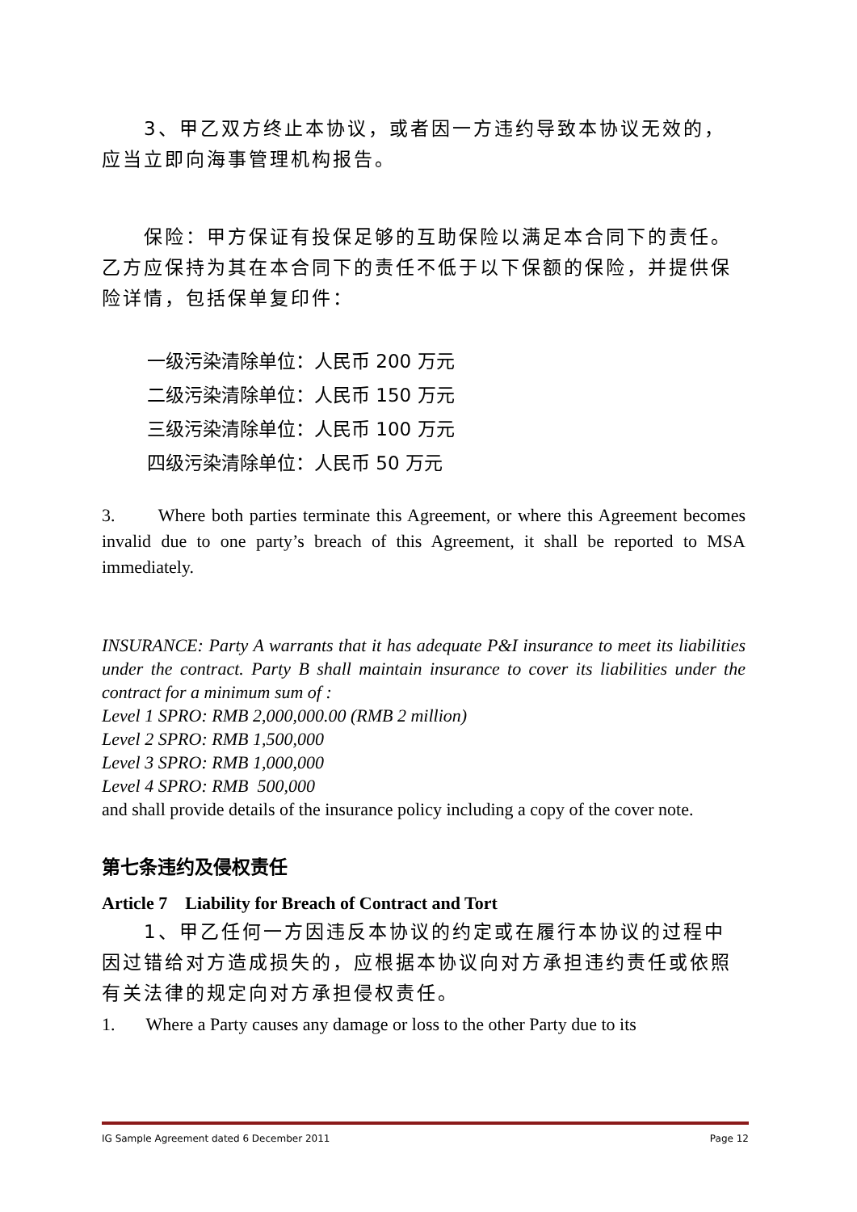3、甲乙双方终止本协议，或者因一方违约导致本协议无效的，应当立即向海事管理机构报告。
保险：甲方保证有投保足够的互助保险以满足本合同下的责任。乙方应保持为其在本合同下的责任不低于以下保额的保险，并提供保险详情，包括保单复印件：
一级污染清除单位：人民币 200 万元
二级污染清除单位：人民币 150 万元
三级污染清除单位：人民币 100 万元
四级污染清除单位：人民币 50 万元
3. Where both parties terminate this Agreement, or where this Agreement becomes invalid due to one party’s breach of this Agreement, it shall be reported to MSA immediately.
INSURANCE: Party A warrants that it has adequate P&I insurance to meet its liabilities under the contract. Party B shall maintain insurance to cover its liabilities under the contract for a minimum sum of :
Level 1 SPRO: RMB 2,000,000.00 (RMB 2 million)
Level 2 SPRO: RMB 1,500,000
Level 3 SPRO: RMB 1,000,000
Level 4 SPRO: RMB 500,000
and shall provide details of the insurance policy including a copy of the cover note.
第七条违约及侵权责任
Article 7 Liability for Breach of Contract and Tort
1、甲乙任何一方因违反本协议的约定或在履行本协议的过程中因过错给对方造成损失的，应根据本协议向对方承担违约责任或依照有关法律的规定向对方承担侵权责任。
1. Where a Party causes any damage or loss to the other Party due to its
IG Sample Agreement dated 6 December 2011 Page 12